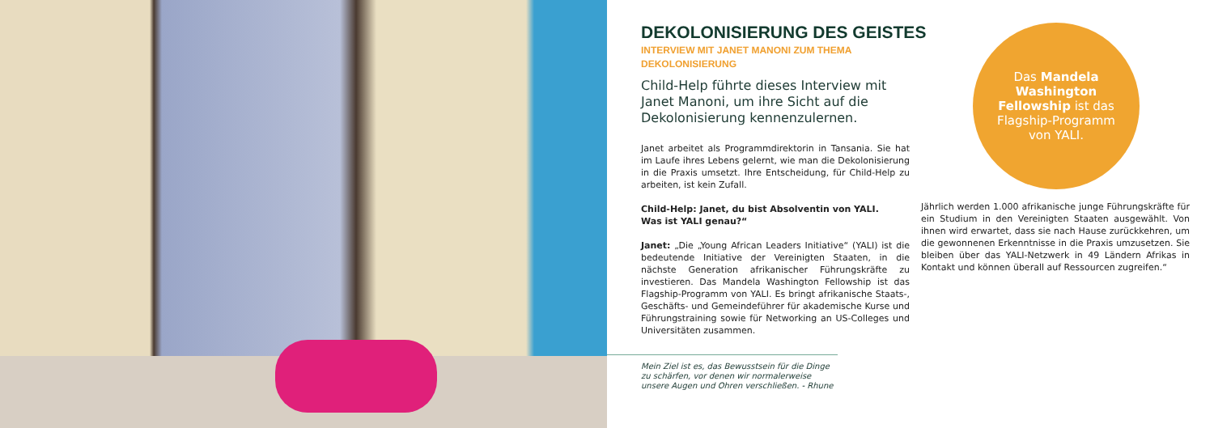DEKOLONISIERUNG DES GEISTES
INTERVIEW MIT JANET MANONI ZUM THEMA DEKOLONISIERUNG
Child-Help führte dieses Interview mit Janet Manoni, um ihre Sicht auf die Dekolonisierung kennenzulernen.
Janet arbeitet als Programmdirektorin in Tansania. Sie hat im Laufe ihres Lebens gelernt, wie man die Dekolonisierung in die Praxis umsetzt. Ihre Entscheidung, für Child-Help zu arbeiten, ist kein Zufall.
Child-Help: Janet, du bist Absolventin von YALI.
Was ist YALI genau?“
Janet: „Die „Young African Leaders Initiative“ (YALI) ist die bedeutende Initiative der Vereinigten Staaten, in die nächste Generation afrikanischer Führungskräfte zu investieren. Das Mandela Washington Fellowship ist das Flagship-Programm von YALI. Es bringt afrikanische Staats-, Geschäfts- und Gemeindeführer für akademische Kurse und Führungstraining sowie für Networking an US-Colleges und Universitäten zusammen.
Mein Ziel ist es, das Bewusstsein für die Dinge zu schärfen, vor denen wir normalerweise unsere Augen und Ohren verschließen. - Rhune
Jährlich werden 1.000 afrikanische junge Führungskräfte für ein Studium in den Vereinigten Staaten ausgewählt. Von ihnen wird erwartet, dass sie nach Hause zurückkehren, um die gewonnenen Erkenntnisse in die Praxis umzusetzen. Sie bleiben über das YALI-Netzwerk in 49 Ländern Afrikas in Kontakt und können überall auf Ressourcen zugreifen.“
Das Mandela Washington Fellowship ist das Flagship-Programm von YALI.